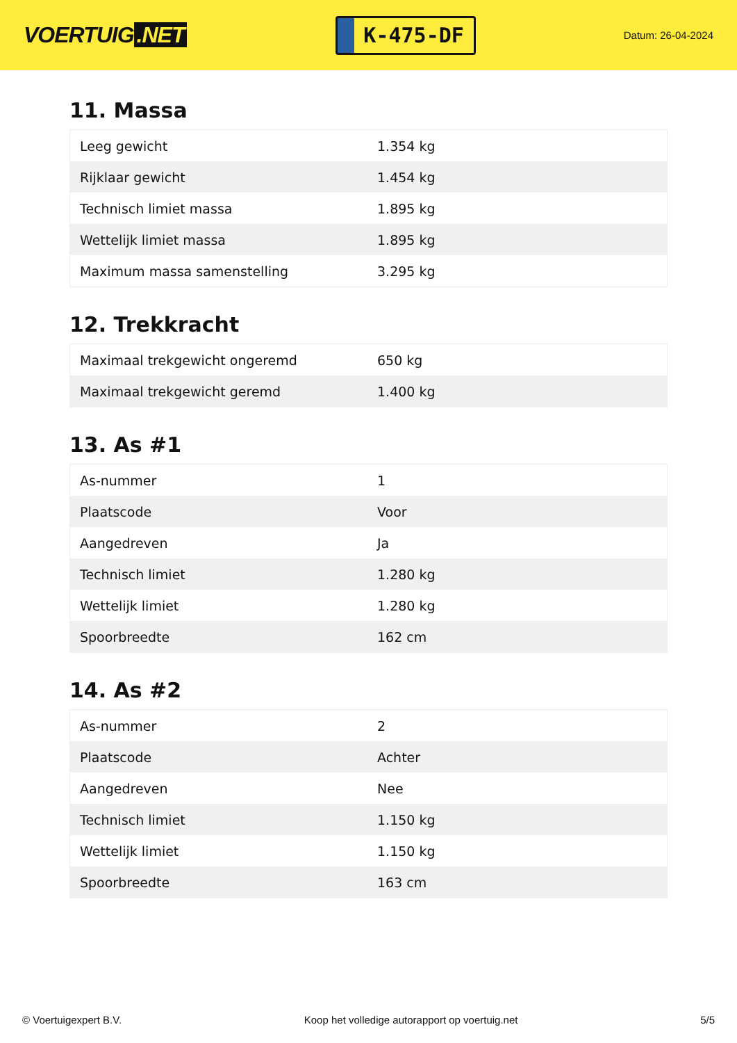VOERTUIG.NET
K-475-DF
Datum: 26-04-2024
11. Massa
| Leeg gewicht | 1.354 kg |
| Rijklaar gewicht | 1.454 kg |
| Technisch limiet massa | 1.895 kg |
| Wettelijk limiet massa | 1.895 kg |
| Maximum massa samenstelling | 3.295 kg |
12. Trekkracht
| Maximaal trekgewicht ongeremd | 650 kg |
| Maximaal trekgewicht geremd | 1.400 kg |
13. As #1
| As-nummer | 1 |
| Plaatscode | Voor |
| Aangedreven | Ja |
| Technisch limiet | 1.280 kg |
| Wettelijk limiet | 1.280 kg |
| Spoorbreedte | 162 cm |
14. As #2
| As-nummer | 2 |
| Plaatscode | Achter |
| Aangedreven | Nee |
| Technisch limiet | 1.150 kg |
| Wettelijk limiet | 1.150 kg |
| Spoorbreedte | 163 cm |
© Voertuigexpert B.V. Koop het volledige autorapport op voertuig.net 5/5